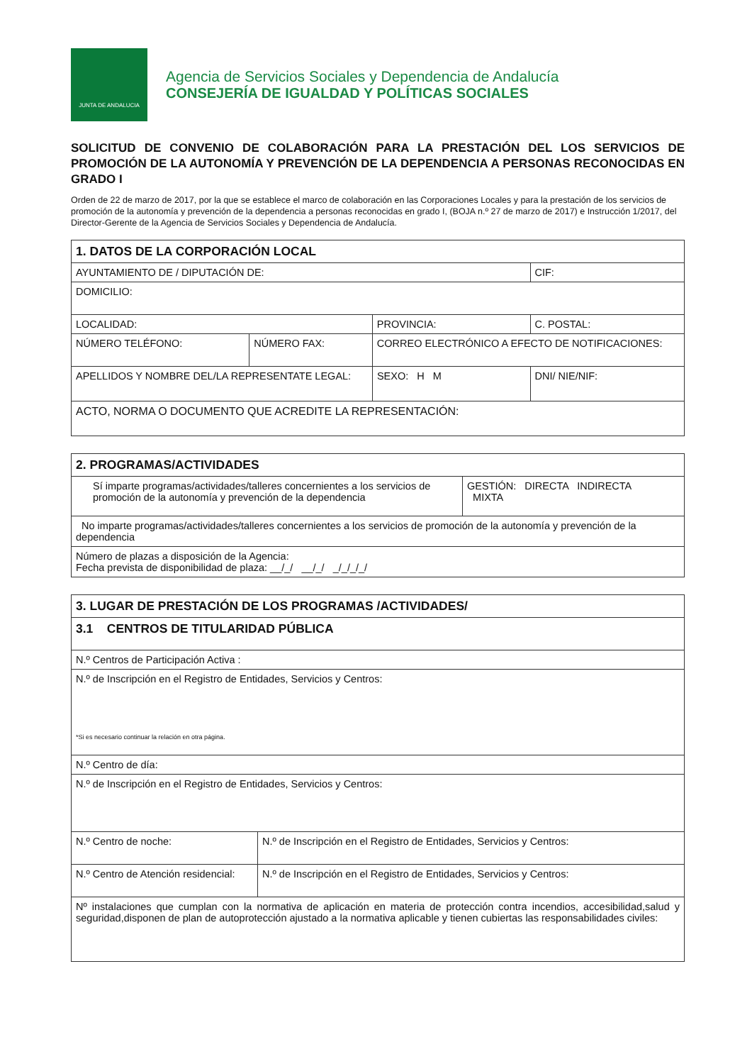JUNTA DE ANDALUCIA
Agencia de Servicios Sociales y Dependencia de Andalucía
CONSEJERÍA DE IGUALDAD Y POLÍTICAS SOCIALES
SOLICITUD DE CONVENIO DE COLABORACIÓN PARA LA PRESTACIÓN DEL LOS SERVICIOS DE PROMOCIÓN DE LA AUTONOMÍA Y PREVENCIÓN DE LA DEPENDENCIA A PERSONAS RECONOCIDAS EN GRADO I
Orden de 22 de marzo de 2017, por la que se establece el marco de colaboración en las Corporaciones Locales y para la prestación de los servicios de promoción de la autonomía y prevención de la dependencia a personas reconocidas en grado I, (BOJA n.º 27 de marzo de 2017) e Instrucción 1/2017, del Director-Gerente de la Agencia de Servicios Sociales y Dependencia de Andalucía.
| 1. DATOS DE LA CORPORACIÓN LOCAL | | | | |
| AYUNTAMIENTO DE / DIPUTACIÓN DE: | | | | CIF: |
| DOMICILIO: | | | | |
| LOCALIDAD: | | PROVINCIA: | | C. POSTAL: |
| NÚMERO TELÉFONO: | NÚMERO FAX: | CORREO ELECTRÓNICO A EFECTO DE NOTIFICACIONES: | | |
| APELLIDOS Y NOMBRE DEL/LA REPRESENTATE LEGAL: | | | SEXO: H M | DNI/ NIE/NIF: |
| ACTO, NORMA O DOCUMENTO QUE ACREDITE LA REPRESENTACIÓN: | | | | |
| 2. PROGRAMAS/ACTIVIDADES | |
| Sí imparte programas/actividades/talleres concernientes a los servicios de promoción de la autonomía y prevención de la dependencia | GESTIÓN: DIRECTA INDIRECTA MIXTA |
| No imparte programas/actividades/talleres concernientes a los servicios de promoción de la autonomía y prevención de la dependencia | |
| Número de plazas a disposición de la Agencia: Fecha prevista de disponibilidad de plaza: __/_/ __/_/ _/_/_/_/ | |
| 3. LUGAR DE PRESTACIÓN DE LOS PROGRAMAS /ACTIVIDADES/ | |
| 3.1 CENTROS DE TITULARIDAD PÚBLICA | |
| N.º Centros de Participación Activa : | |
| N.º de Inscripción en el Registro de Entidades, Servicios y Centros: *Si es necesario continuar la relación en otra página. | |
| N.º Centro de día: | |
| N.º de Inscripción en el Registro de Entidades, Servicios y Centros: | |
| N.º Centro de noche: | N.º de Inscripción en el Registro de Entidades, Servicios y Centros: |
| N.º Centro de Atención residencial: | N.º de Inscripción en el Registro de Entidades, Servicios y Centros: |
| Nº instalaciones que cumplan con la normativa de aplicación en materia de protección contra incendios, accesibilidad,salud y seguridad,disponen de plan de autoprotección ajustado a la normativa aplicable y tienen cubiertas las responsabilidades civiles: | |